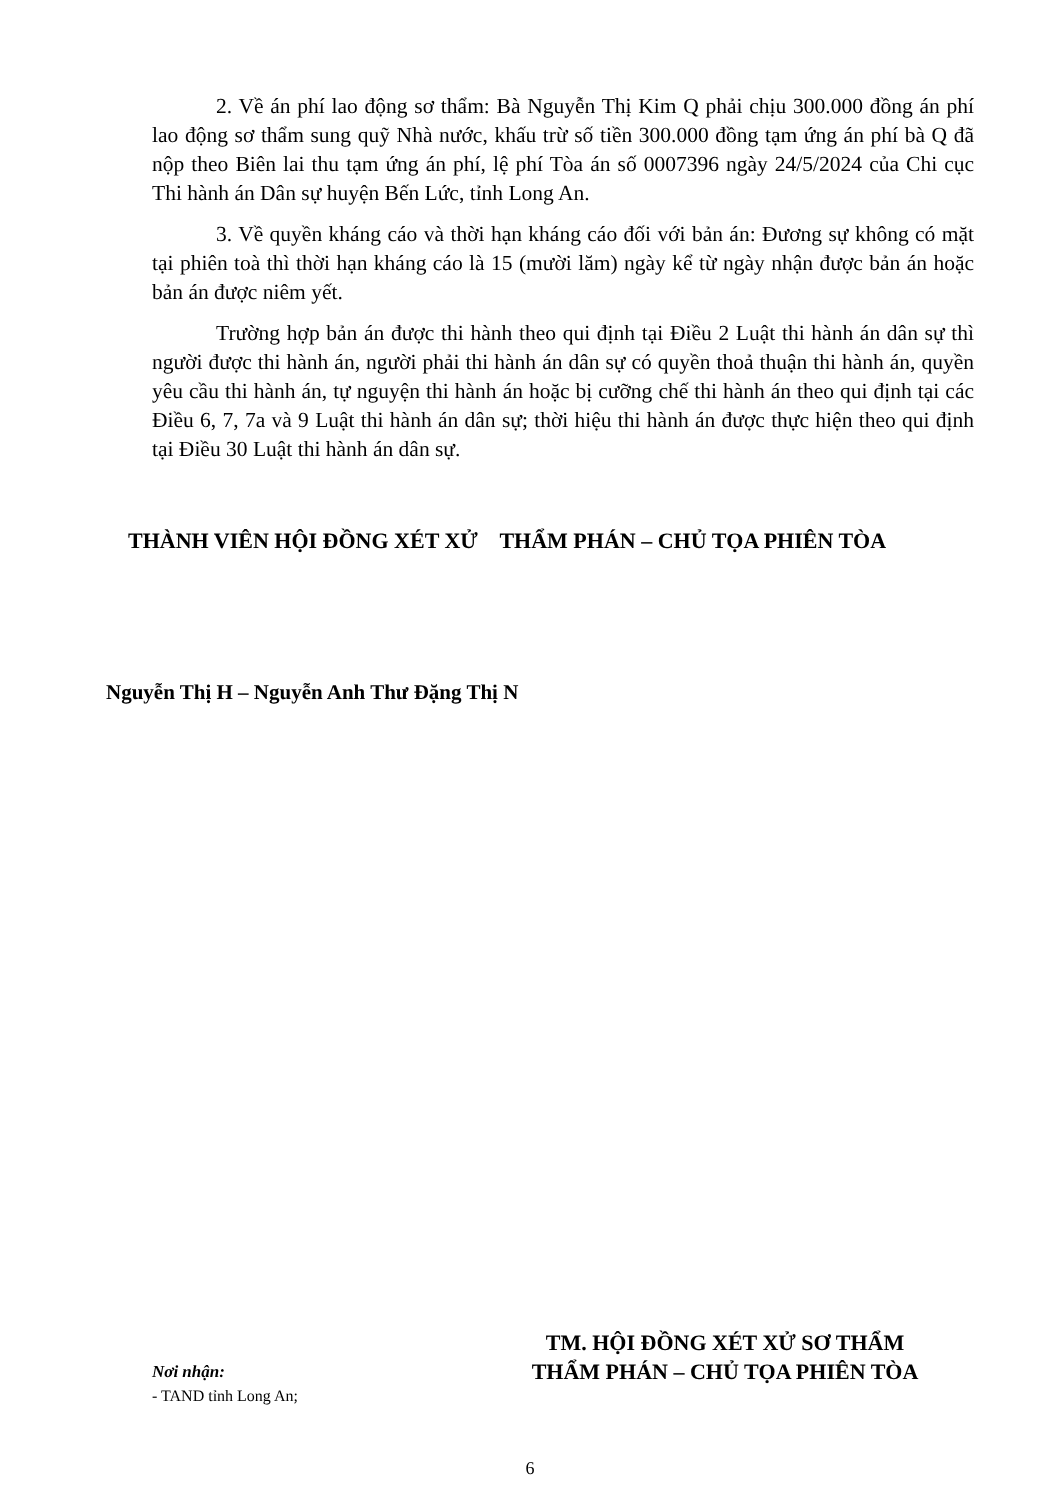2. Về án phí lao động sơ thẩm: Bà Nguyễn Thị Kim Q phải chịu 300.000 đồng án phí lao động sơ thẩm sung quỹ Nhà nước, khấu trừ số tiền 300.000 đồng tạm ứng án phí bà Q đã nộp theo Biên lai thu tạm ứng án phí, lệ phí Tòa án số 0007396 ngày 24/5/2024 của Chi cục Thi hành án Dân sự huyện Bến Lức, tỉnh Long An.
3. Về quyền kháng cáo và thời hạn kháng cáo đối với bản án: Đương sự không có mặt tại phiên toà thì thời hạn kháng cáo là 15 (mười lăm) ngày kể từ ngày nhận được bản án hoặc bản án được niêm yết.
Trường hợp bản án được thi hành theo qui định tại Điều 2 Luật thi hành án dân sự thì người được thi hành án, người phải thi hành án dân sự có quyền thoả thuận thi hành án, quyền yêu cầu thi hành án, tự nguyện thi hành án hoặc bị cưỡng chế thi hành án theo qui định tại các Điều 6, 7, 7a và 9 Luật thi hành án dân sự; thời hiệu thi hành án được thực hiện theo qui định tại Điều 30 Luật thi hành án dân sự.
THÀNH VIÊN HỘI ĐỒNG XÉT XỬ THẨM PHÁN – CHỦ TỌA PHIÊN TÒA
Nguyễn Thị H – Nguyễn Anh Thư Đặng Thị N
TM. HỘI ĐỒNG XÉT XỬ SƠ THẨM
THẨM PHÁN – CHỦ TỌA PHIÊN TÒA
Nơi nhận:
- TAND tỉnh Long An;
6